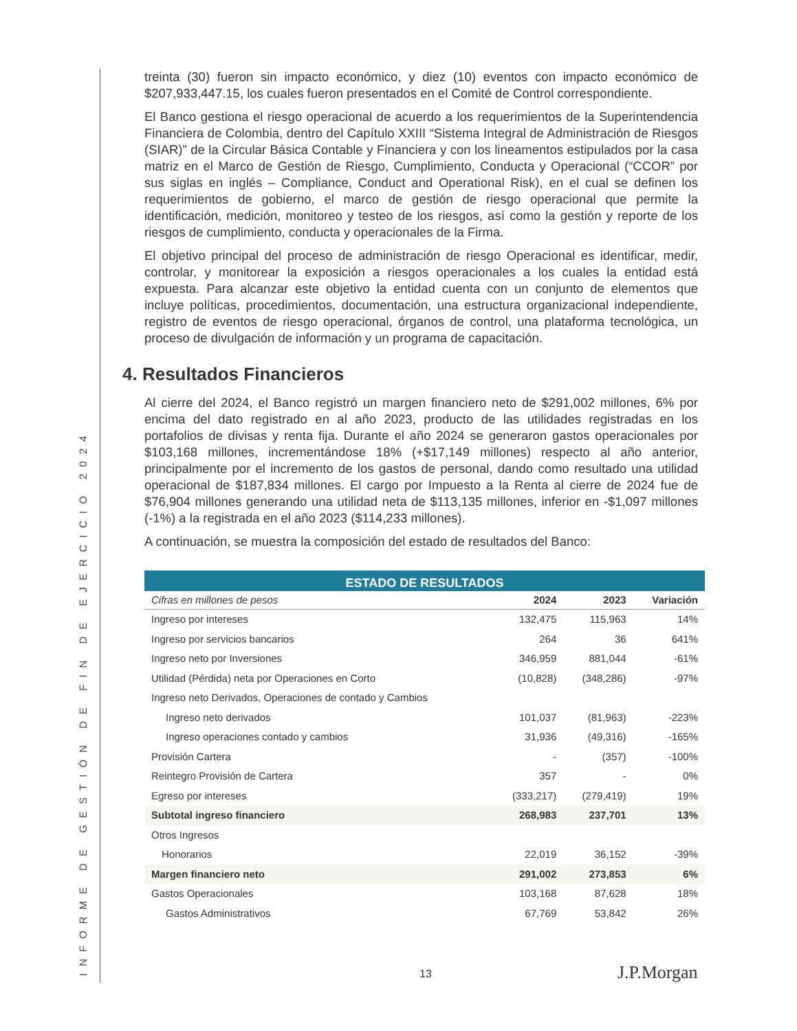INFORME DE GESTIÓN DE FIN DE EJERCICIO 2024
treinta (30) fueron sin impacto económico, y diez (10) eventos con impacto económico de $207,933,447.15, los cuales fueron presentados en el Comité de Control correspondiente.
El Banco gestiona el riesgo operacional de acuerdo a los requerimientos de la Superintendencia Financiera de Colombia, dentro del Capítulo XXIII “Sistema Integral de Administración de Riesgos (SIAR)” de la Circular Básica Contable y Financiera y con los lineamentos estipulados por la casa matriz en el Marco de Gestión de Riesgo, Cumplimiento, Conducta y Operacional (“CCOR” por sus siglas en inglés – Compliance, Conduct and Operational Risk), en el cual se definen los requerimientos de gobierno, el marco de gestión de riesgo operacional que permite la identificación, medición, monitoreo y testeo de los riesgos, así como la gestión y reporte de los riesgos de cumplimiento, conducta y operacionales de la Firma.
El objetivo principal del proceso de administración de riesgo Operacional es identificar, medir, controlar, y monitorear la exposición a riesgos operacionales a los cuales la entidad está expuesta. Para alcanzar este objetivo la entidad cuenta con un conjunto de elementos que incluye políticas, procedimientos, documentación, una estructura organizacional independiente, registro de eventos de riesgo operacional, órganos de control, una plataforma tecnológica, un proceso de divulgación de información y un programa de capacitación.
4. Resultados Financieros
Al cierre del 2024, el Banco registró un margen financiero neto de $291,002 millones, 6% por encima del dato registrado en al año 2023, producto de las utilidades registradas en los portafolios de divisas y renta fija. Durante el año 2024 se generaron gastos operacionales por $103,168 millones, incrementándose 18% (+$17,149 millones) respecto al año anterior, principalmente por el incremento de los gastos de personal, dando como resultado una utilidad operacional de $187,834 millones. El cargo por Impuesto a la Renta al cierre de 2024 fue de $76,904 millones generando una utilidad neta de $113,135 millones, inferior en -$1,097 millones (-1%) a la registrada en el año 2023 ($114,233 millones).
A continuación, se muestra la composición del estado de resultados del Banco:
| ESTADO DE RESULTADOS | | | |
| --- | --- | --- | --- |
| Cifras en millones de pesos | 2024 | 2023 | Variación |
| Ingreso por intereses | 132,475 | 115,963 | 14% |
| Ingreso por servicios bancarios | 264 | 36 | 641% |
| Ingreso neto por Inversiones | 346,959 | 881,044 | -61% |
| Utilidad (Pérdida) neta por Operaciones en Corto | (10,828) | (348,286) | -97% |
| Ingreso neto Derivados, Operaciones de contado y Cambios | | | |
| Ingreso neto derivados | 101,037 | (81,963) | -223% |
| Ingreso operaciones contado y cambios | 31,936 | (49,316) | -165% |
| Provisión Cartera | - | (357) | -100% |
| Reintegro Provisión de Cartera | 357 | - | 0% |
| Egreso por intereses | (333,217) | (279,419) | 19% |
| Subtotal ingreso financiero | 268,983 | 237,701 | 13% |
| Otros Ingresos | | | |
| Honorarios | 22,019 | 36,152 | -39% |
| Margen financiero neto | 291,002 | 273,853 | 6% |
| Gastos Operacionales | 103,168 | 87,628 | 18% |
| Gastos Administrativos | 67,769 | 53,842 | 26% |
13 J.P.Morgan